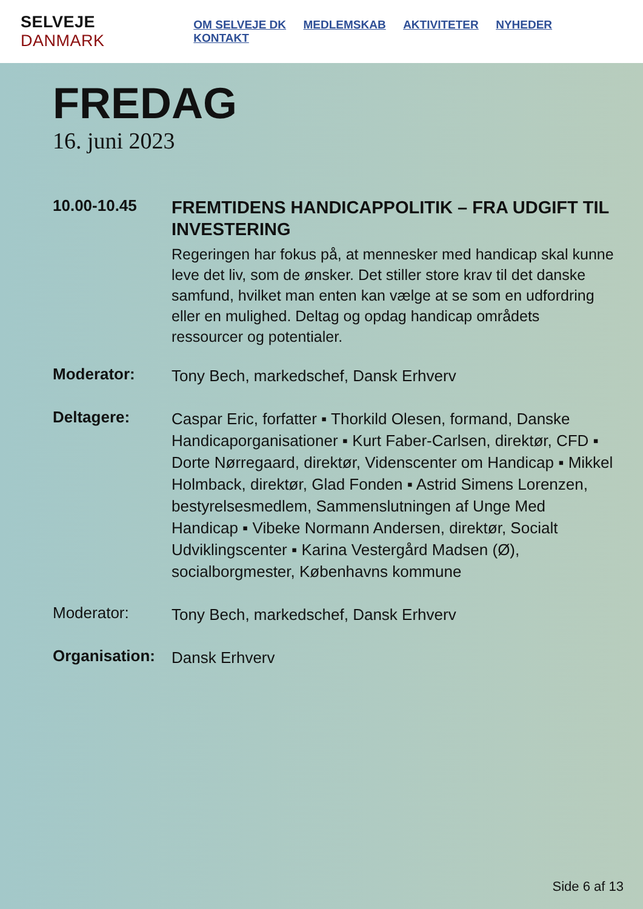SELVEJE DANMARK
OM SELVEJE DK MEDLEMSKAB AKTIVITETER NYHEDER KONTAKT
FREDAG
16. juni 2023
10.00-10.45
FREMTIDENS HANDICAPPOLITIK – FRA UDGIFT TIL INVESTERING
Regeringen har fokus på, at mennesker med handicap skal kunne leve det liv, som de ønsker. Det stiller store krav til det danske samfund, hvilket man enten kan vælge at se som en udfordring eller en mulighed. Deltag og opdag handicap områdets ressourcer og potentialer.
Moderator:
Tony Bech, markedschef, Dansk Erhverv
Deltagere:
Caspar Eric, forfatter ▪ Thorkild Olesen, formand, Danske Handicaporganisationer ▪ Kurt Faber-Carlsen, direktør, CFD ▪ Dorte Nørregaard, direktør, Videnscenter om Handicap ▪ Mikkel Holmback, direktør, Glad Fonden ▪ Astrid Simens Lorenzen, bestyrelsesmedlem, Sammenslutningen af Unge Med Handicap ▪ Vibeke Normann Andersen, direktør, Socialt Udviklingscenter ▪ Karina Vestergård Madsen (Ø), socialborgmester, Københavns kommune
Moderator:
Tony Bech, markedschef, Dansk Erhverv
Organisation:
Dansk Erhverv
Side 6 af 13